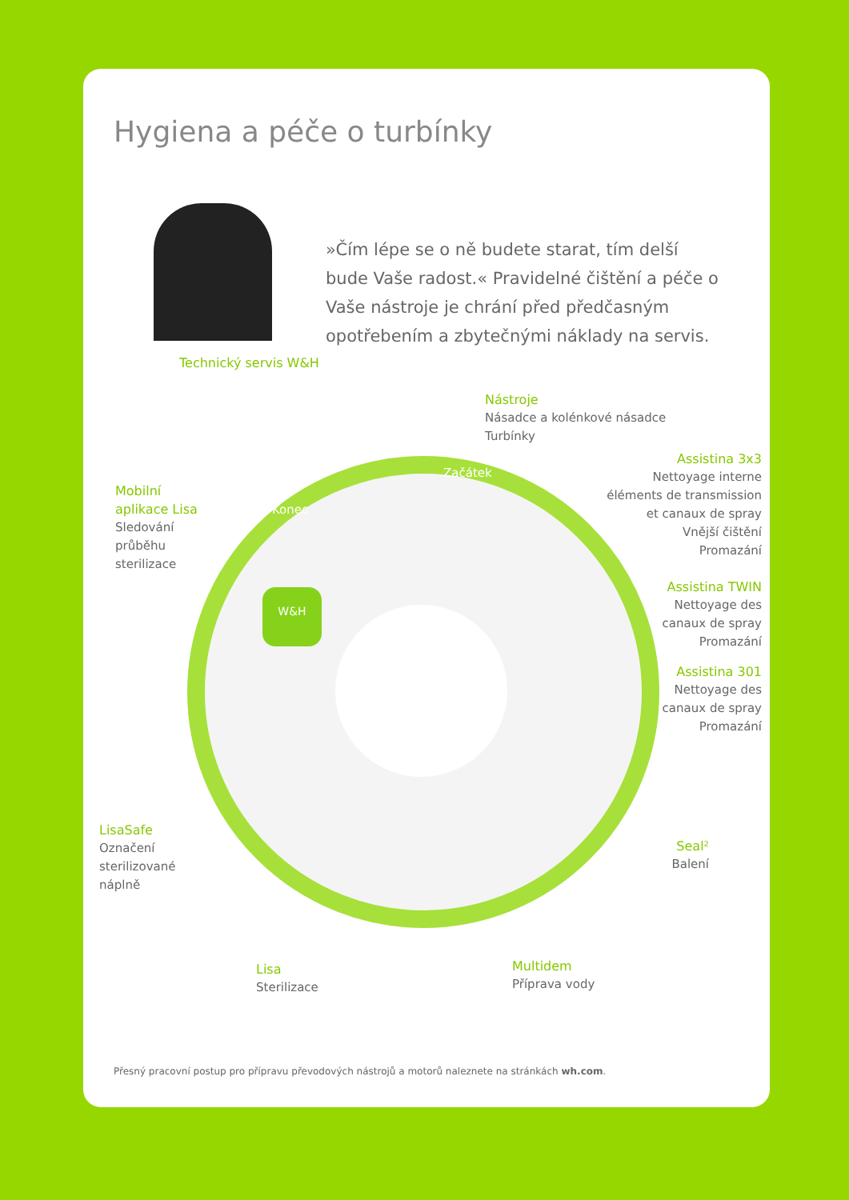Hygiena a péče o turbínky
»Čím lépe se o ně budete starat, tím delší bude Vaše radost.« Pravidelné čištění a péče o Vaše nástroje je chrání před předčasným opotřebením a zbytečnými náklady na servis.
Technický servis W&H
W&H
Začátek
Konec
Nástroje
Násadce a kolénkové násadce
Turbínky
Assistina 3x3
Nettoyage interne
éléments de transmission
et canaux de spray
Vnější čištění
Promazání
Assistina TWIN
Nettoyage des
canaux de spray
Promazání
Assistina 301
Nettoyage des
canaux de spray
Promazání
Seal²
Balení
Multidem
Příprava vody
Lisa
Sterilizace
LisaSafe
Označení
sterilizované
náplně
Mobilní
aplikace Lisa
Sledování
průběhu
sterilizace
Přesný pracovní postup pro přípravu převodových nástrojů a motorů naleznete na stránkách wh.com.